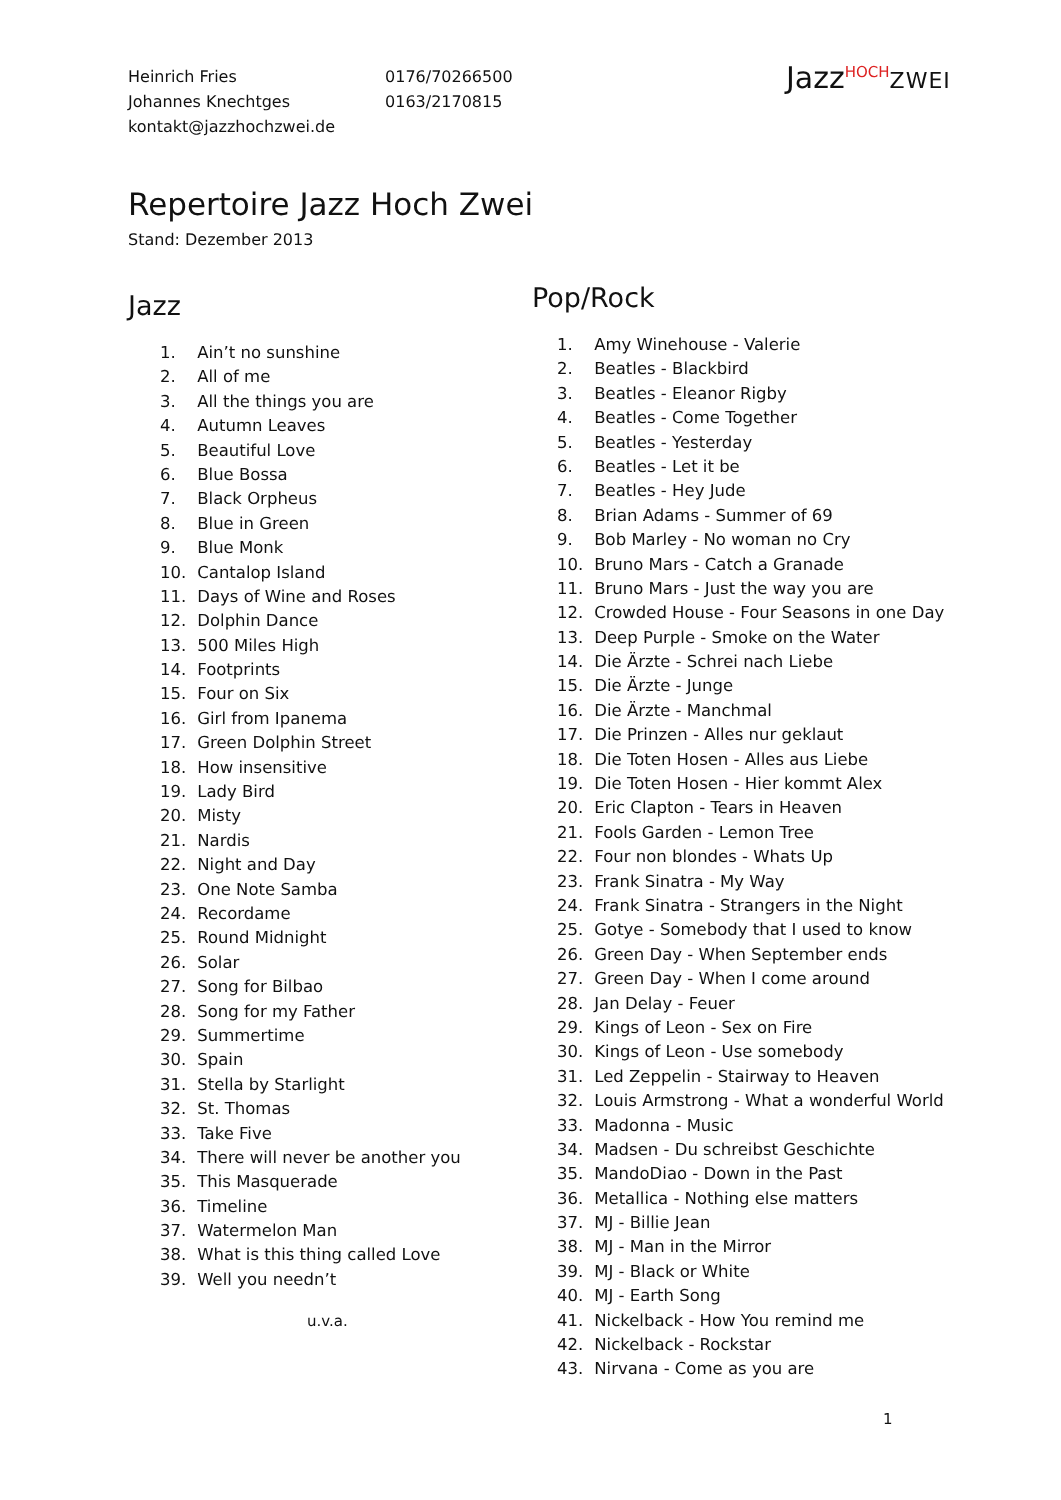| Heinrich Fries | 0176/70266500 |
| Johannes Knechtges | 0163/2170815 |
| kontakt@jazzhochzwei.de | |
Jazz<sup>HOCH</sup>ZWEI
Repertoire Jazz Hoch Zwei
Stand: Dezember 2013
Jazz
1. Ain’t no sunshine
2. All of me
3. All the things you are
4. Autumn Leaves
5. Beautiful Love
6. Blue Bossa
7. Black Orpheus
8. Blue in Green
9. Blue Monk
10. Cantalop Island
11. Days of Wine and Roses
12. Dolphin Dance
13. 500 Miles High
14. Footprints
15. Four on Six
16. Girl from Ipanema
17. Green Dolphin Street
18. How insensitive
19. Lady Bird
20. Misty
21. Nardis
22. Night and Day
23. One Note Samba
24. Recordame
25. Round Midnight
26. Solar
27. Song for Bilbao
28. Song for my Father
29. Summertime
30. Spain
31. Stella by Starlight
32. St. Thomas
33. Take Five
34. There will never be another you
35. This Masquerade
36. Timeline
37. Watermelon Man
38. What is this thing called Love
39. Well you needn’t
u.v.a.
Pop/Rock
1. Amy Winehouse - Valerie
2. Beatles - Blackbird
3. Beatles - Eleanor Rigby
4. Beatles - Come Together
5. Beatles - Yesterday
6. Beatles - Let it be
7. Beatles - Hey Jude
8. Brian Adams - Summer of 69
9. Bob Marley - No woman no Cry
10. Bruno Mars - Catch a Granade
11. Bruno Mars - Just the way you are
12. Crowded House - Four Seasons in one Day
13. Deep Purple - Smoke on the Water
14. Die Ärzte - Schrei nach Liebe
15. Die Ärzte - Junge
16. Die Ärzte - Manchmal
17. Die Prinzen - Alles nur geklaut
18. Die Toten Hosen - Alles aus Liebe
19. Die Toten Hosen - Hier kommt Alex
20. Eric Clapton - Tears in Heaven
21. Fools Garden - Lemon Tree
22. Four non blondes - Whats Up
23. Frank Sinatra - My Way
24. Frank Sinatra - Strangers in the Night
25. Gotye - Somebody that I used to know
26. Green Day - When September ends
27. Green Day - When I come around
28. Jan Delay - Feuer
29. Kings of Leon - Sex on Fire
30. Kings of Leon - Use somebody
31. Led Zeppelin - Stairway to Heaven
32. Louis Armstrong - What a wonderful World
33. Madonna - Music
34. Madsen - Du schreibst Geschichte
35. MandoDiao - Down in the Past
36. Metallica - Nothing else matters
37. MJ - Billie Jean
38. MJ - Man in the Mirror
39. MJ - Black or White
40. MJ - Earth Song
41. Nickelback - How You remind me
42. Nickelback - Rockstar
43. Nirvana - Come as you are
1